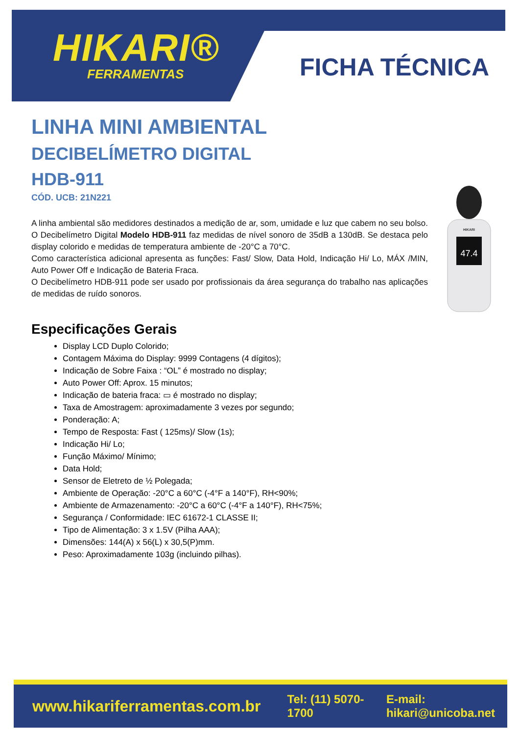HIKARI®
FERRAMENTAS
FICHA TÉCNICA
LINHA MINI AMBIENTAL
DECIBELÍMETRO DIGITAL
HDB-911
CÓD. UCB: 21N221
A linha ambiental são medidores destinados a medição de ar, som, umidade e luz que cabem no seu bolso.
O Decibelímetro Digital Modelo HDB-911 faz medidas de nível sonoro de 35dB a 130dB. Se destaca pelo display colorido e medidas de temperatura ambiente de -20°C a 70°C.
Como característica adicional apresenta as funções: Fast/ Slow, Data Hold, Indicação Hi/ Lo, MÁX /MIN, Auto Power Off e Indicação de Bateria Fraca.
O Decibelímetro HDB-911 pode ser usado por profissionais da área segurança do trabalho nas aplicações de medidas de ruído sonoros.
Especificações Gerais
Display LCD Duplo Colorido;
Contagem Máxima do Display: 9999 Contagens (4 dígitos);
Indicação de Sobre Faixa : “OL” é mostrado no display;
Auto Power Off: Aprox. 15 minutos;
Indicação de bateria fraca: ▭ é mostrado no display;
Taxa de Amostragem: aproximadamente 3 vezes por segundo;
Ponderação: A;
Tempo de Resposta: Fast ( 125ms)/ Slow (1s);
Indicação Hi/ Lo;
Função Máximo/ Mínimo;
Data Hold;
Sensor de Eletreto de ½ Polegada;
Ambiente de Operação: -20°C a 60°C (-4°F a 140°F), RH<90%;
Ambiente de Armazenamento: -20°C a 60°C (-4°F a 140°F), RH<75%;
Segurança / Conformidade: IEC 61672-1 CLASSE II;
Tipo de Alimentação: 3 x 1.5V (Pilha AAA);
Dimensões: 144(A) x 56(L) x 30,5(P)mm.
Peso: Aproximadamente 103g (incluindo pilhas).
HIKARI
47.4
www.hikariferramentas.com.br Tel: (11) 5070-1700 E-mail: hikari@unicoba.net